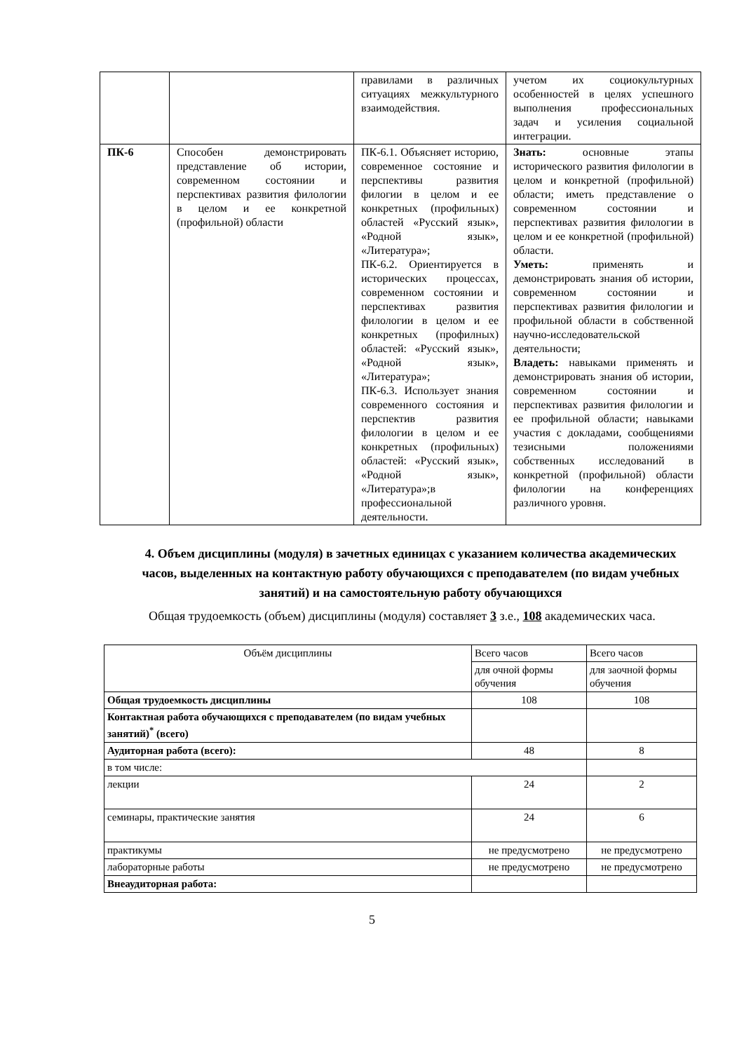| | | правилами в различных ситуациях межкультурного взаимодействия. | учетом их социокультурных особенностей в целях успешного выполнения профессиональных задач и усиления социальной интеграции. |
| ПК-6 | Способен демонстрировать представление об истории, современном состоянии и перспективах развития филологии в целом и ее конкретной (профильной) области | ПК-6.1. Объясняет историю, современное состояние и перспективы развития филогии в целом и ее конкретных (профильных) областей «Русский язык», «Родной язык», «Литература»; ПК-6.2. Ориентируется в исторических процессах, современном состоянии и перспективах развития филологии в целом и ее конкретных (профилных) областей: «Русский язык», «Родной язык», «Литература»; ПК-6.3. Использует знания современного состояния и перспектив развития филологии в целом и ее конкретных (профильных) областей: «Русский язык», «Родной язык», «Литература»;в профессиональной деятельности. | Знать: основные этапы исторического развития филологии в целом и конкретной (профильной) области; иметь представление о современном состоянии и перспективах развития филологии в целом и ее конкретной (профильной) области. Уметь: применять и демонстрировать знания об истории, современном состоянии и перспективах развития филологии и профильной области в собственной научно-исследовательской деятельности; Владеть: навыками применять и демонстрировать знания об истории, современном состоянии и перспективах развития филологии и ее профильной области; навыками участия с докладами, сообщениями тезисными положениями собственных исследований в конкретной (профильной) области филологии на конференциях различного уровня. |
4. Объем дисциплины (модуля) в зачетных единицах с указанием количества академических часов, выделенных на контактную работу обучающихся с преподавателем (по видам учебных занятий) и на самостоятельную работу обучающихся
Общая трудоемкость (объем) дисциплины (модуля) составляет 3 з.е., 108 академических часа.
| Объём дисциплины | Всего часов | Всего часов |
| | для очной формы обучения | для заочной формы обучения |
| Общая трудоемкость дисциплины | 108 | 108 |
| Контактная работа обучающихся с преподавателем (по видам учебных занятий)<sup>*</sup> (всего) | | |
| Аудиторная работа (всего): | 48 | 8 |
| в том числе: | | |
| лекции | 24 | 2 |
| семинары, практические занятия | 24 | 6 |
| практикумы | не предусмотрено | не предусмотрено |
| лабораторные работы | не предусмотрено | не предусмотрено |
| Внеаудиторная работа: | | |
5